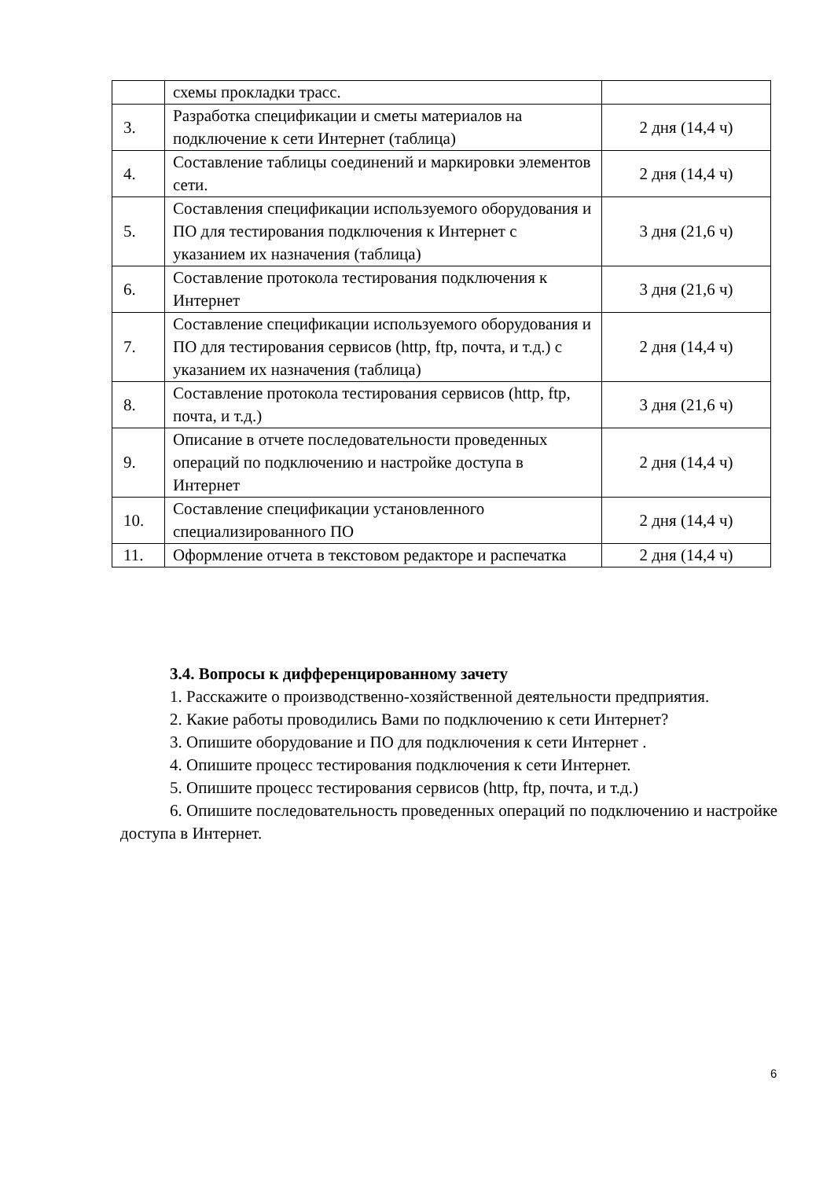| | схемы прокладки трасс. | |
| 3. | Разработка спецификации и сметы материалов на подключение к сети Интернет (таблица) | 2 дня (14,4 ч) |
| 4. | Составление таблицы соединений и маркировки элементов сети. | 2 дня (14,4 ч) |
| 5. | Составления спецификации используемого оборудования и ПО для тестирования подключения к Интернет с указанием их назначения (таблица) | 3 дня (21,6 ч) |
| 6. | Составление протокола тестирования подключения к Интернет | 3 дня (21,6 ч) |
| 7. | Составление спецификации используемого оборудования и ПО для тестирования сервисов (http, ftp, почта, и т.д.) с указанием их назначения (таблица) | 2 дня (14,4 ч) |
| 8. | Составление протокола тестирования сервисов (http, ftp, почта, и т.д.) | 3 дня (21,6 ч) |
| 9. | Описание в отчете последовательности проведенных операций по подключению и настройке доступа в Интернет | 2 дня (14,4 ч) |
| 10. | Составление спецификации установленного специализированного ПО | 2 дня (14,4 ч) |
| 11. | Оформление отчета в текстовом редакторе и распечатка | 2 дня (14,4 ч) |
3.4. Вопросы к дифференцированному зачету
1. Расскажите о производственно-хозяйственной деятельности предприятия.
2. Какие работы проводились Вами по подключению к сети Интернет?
3. Опишите оборудование и ПО для подключения к сети Интернет .
4. Опишите процесс тестирования подключения к сети Интернет.
5. Опишите процесс тестирования сервисов (http, ftp, почта, и т.д.)
6. Опишите последовательность проведенных операций по подключению и настройке доступа в Интернет.
6